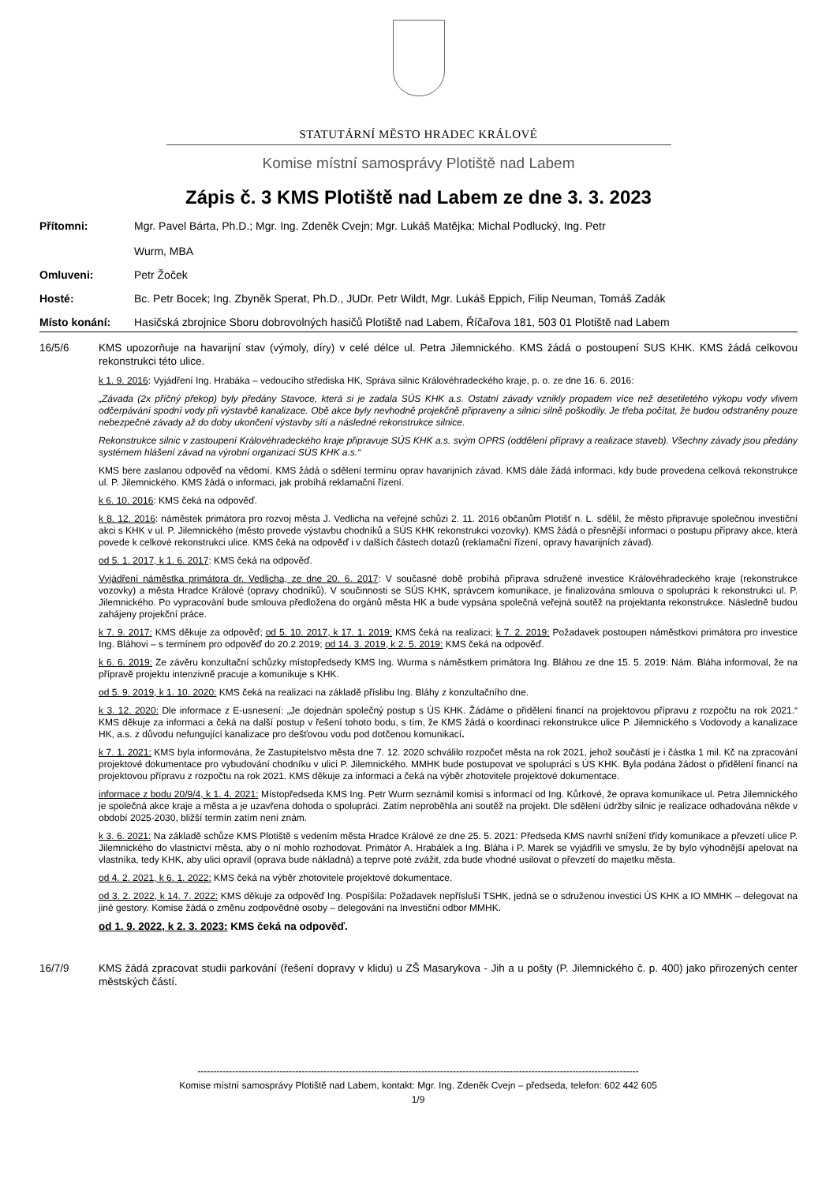STATUTÁRNÍ MĚSTO HRADEC KRÁLOVÉ
Komise místní samosprávy Plotiště nad Labem
Zápis č. 3 KMS Plotiště nad Labem ze dne 3. 3. 2023
Přítomni: Mgr. Pavel Bárta, Ph.D.; Mgr. Ing. Zdeněk Cvejn; Mgr. Lukáš Matějka; Michal Podlucký, Ing. Petr
Wurm, MBA
Omluveni: Petr Žoček
Hosté: Bc. Petr Bocek; Ing. Zbyněk Sperat, Ph.D., JUDr. Petr Wildt, Mgr. Lukáš Eppich, Filip Neuman, Tomáš Zadák
Místo konání: Hasičská zbrojnice Sboru dobrovolných hasičů Plotiště nad Labem, Říčařova 181, 503 01 Plotiště nad Labem
16/5/6
KMS upozorňuje na havarijní stav (výmoly, díry) v celé délce ul. Petra Jilemnického. KMS žádá o postoupení SUS KHK. KMS žádá celkovou rekonstrukci této ulice.
k 1. 9. 2016: Vyjádření Ing. Hrabáka – vedoucího střediska HK, Správa silnic Královéhradeckého kraje, p. o. ze dne 16. 6. 2016:
„Závada (2x příčný překop) byly předány Stavoce, která si je zadala SÚS KHK a.s. Ostatní závady vznikly propadem více než desetiletého výkopu vody vlivem odčerpávání spodní vody při výstavbě kanalizace. Obě akce byly nevhodně projekčně připraveny a silnici silně poškodily. Je třeba počítat, že budou odstraněny pouze nebezpečné závady až do doby ukončení výstavby sítí a následné rekonstrukce silnice.
Rekonstrukce silnic v zastoupení Královéhradeckého kraje připravuje SÚS KHK a.s. svým OPRS (oddělení přípravy a realizace staveb). Všechny závady jsou předány systémem hlášení závad na výrobní organizaci SÚS KHK a.s.“
KMS bere zaslanou odpověď na vědomí. KMS žádá o sdělení termínu oprav havarijních závad. KMS dále žádá informaci, kdy bude provedena celková rekonstrukce ul. P. Jilemnického. KMS žádá o informaci, jak probíhá reklamační řízení.
k 6. 10. 2016: KMS čeká na odpověď.
k 8. 12. 2016: náměstek primátora pro rozvoj města J. Vedlicha na veřejné schůzi 2. 11. 2016 občanům Plotišť n. L. sdělil, že město připravuje společnou investiční akci s KHK v ul. P. Jilemnického (město provede výstavbu chodníků a SÚS KHK rekonstrukci vozovky). KMS žádá o přesnější informaci o postupu přípravy akce, která povede k celkové rekonstrukci ulice. KMS čeká na odpověď i v dalších částech dotazů (reklamační řízení, opravy havarijních závad).
od 5. 1. 2017, k 1. 6. 2017: KMS čeká na odpověď.
Vyjádření náměstka primátora dr. Vedlicha, ze dne 20. 6. 2017: V současné době probíhá příprava sdružené investice Královéhradeckého kraje (rekonstrukce vozovky) a města Hradce Králové (opravy chodníků). V součinnosti se SÚS KHK, správcem komunikace, je finalizována smlouva o spolupráci k rekonstrukci ul. P. Jilemnického. Po vypracování bude smlouva předložena do orgánů města HK a bude vypsána společná veřejná soutěž na projektanta rekonstrukce. Následně budou zahájeny projekční práce.
k 7. 9. 2017: KMS děkuje za odpověď; od 5. 10. 2017, k 17. 1. 2019: KMS čeká na realizaci; k 7. 2. 2019: Požadavek postoupen náměstkovi primátora pro investice Ing. Bláhovi – s termínem pro odpověď do 20.2.2019; od 14. 3. 2019, k 2. 5. 2019: KMS čeká na odpověď.
k 6. 6. 2019: Ze závěru konzultační schůzky místopředsedy KMS Ing. Wurma s náměstkem primátora Ing. Bláhou ze dne 15. 5. 2019: Nám. Bláha informoval, že na přípravě projektu intenzivně pracuje a komunikuje s KHK.
od 5. 9. 2019, k 1. 10. 2020: KMS čeká na realizaci na základě příslibu Ing. Bláhy z konzultačního dne.
k 3. 12. 2020: Dle informace z E-usnesení: „Je dojednán společný postup s ÚS KHK. Žádáme o přidělení financí na projektovou přípravu z rozpočtu na rok 2021.“ KMS děkuje za informaci a čeká na další postup v řešení tohoto bodu, s tím, že KMS žádá o koordinaci rekonstrukce ulice P. Jilemnického s Vodovody a kanalizace HK, a.s. z důvodu nefungující kanalizace pro dešťovou vodu pod dotčenou komunikací.
k 7. 1. 2021: KMS byla informována, že Zastupitelstvo města dne 7. 12. 2020 schválilo rozpočet města na rok 2021, jehož součástí je i částka 1 mil. Kč na zpracování projektové dokumentace pro vybudování chodníku v ulici P. Jilemnického. MMHK bude postupovat ve spolupráci s ÚS KHK. Byla podána žádost o přidělení financí na projektovou přípravu z rozpočtu na rok 2021. KMS děkuje za informaci a čeká na výběr zhotovitele projektové dokumentace.
informace z bodu 20/9/4, k 1. 4. 2021: Místopředseda KMS Ing. Petr Wurm seznámil komisi s informací od Ing. Kůrkové, že oprava komunikace ul. Petra Jilemnického je společná akce kraje a města a je uzavřena dohoda o spolupráci. Zatím neproběhla ani soutěž na projekt. Dle sdělení údržby silnic je realizace odhadována někde v období 2025-2030, bližší termín zatím není znám.
k 3. 6. 2021: Na základě schůze KMS Plotiště s vedením města Hradce Králové ze dne 25. 5. 2021: Předseda KMS navrhl snížení třídy komunikace a převzetí ulice P. Jilemnického do vlastnictví města, aby o ní mohlo rozhodovat. Primátor A. Hrabálek a Ing. Bláha i P. Marek se vyjádřili ve smyslu, že by bylo výhodnější apelovat na vlastníka, tedy KHK, aby ulici opravil (oprava bude nákladná) a teprve poté zvážit, zda bude vhodné usilovat o převzetí do majetku města.
od 4. 2. 2021, k 6. 1. 2022: KMS čeká na výběr zhotovitele projektové dokumentace.
od 3. 2. 2022, k 14. 7. 2022: KMS děkuje za odpověď Ing. Pospíšila: Požadavek nepřísluší TSHK, jedná se o sdruženou investici ÚS KHK a IO MMHK – delegovat na jiné gestory. Komise žádá o změnu zodpovědné osoby – delegování na Investiční odbor MMHK.
od 1. 9. 2022, k 2. 3. 2023: KMS čeká na odpověď.
16/7/9
KMS žádá zpracovat studii parkování (řešení dopravy v klidu) u ZŠ Masarykova - Jih a u pošty (P. Jilemnického č. p. 400) jako přirozených center městských částí.
--------------------------------------------------------------------------------------------------------------------------------------------
Komise místní samosprávy Plotiště nad Labem, kontakt: Mgr. Ing. Zdeněk Cvejn – předseda, telefon: 602 442 605
1/9